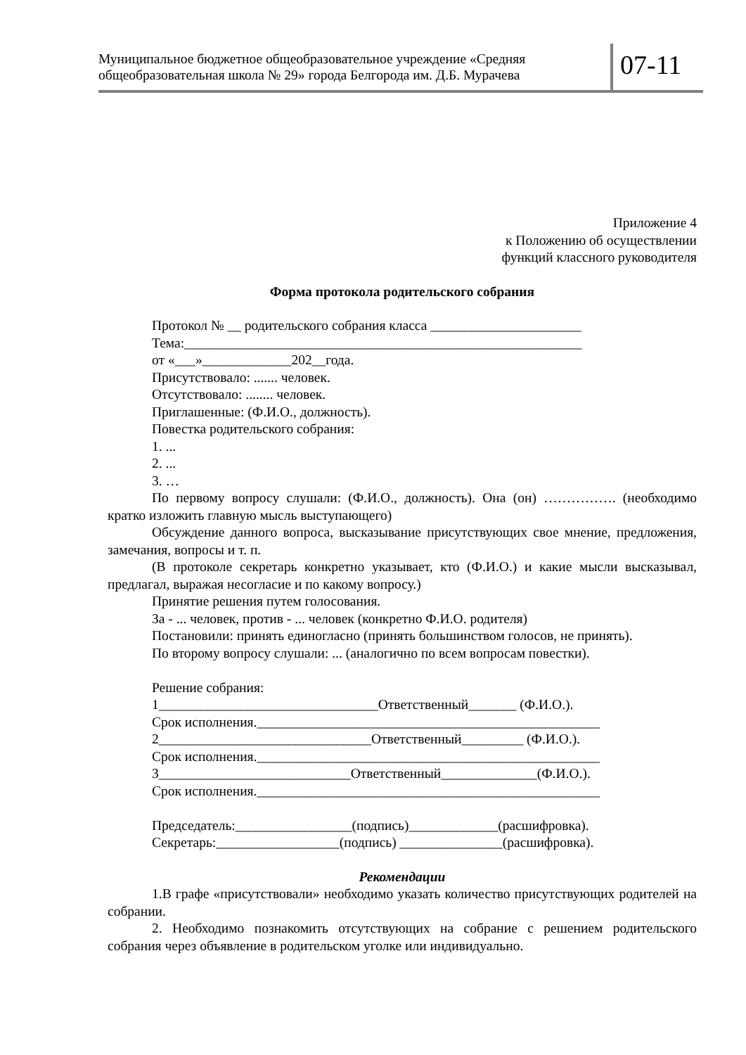Муниципальное бюджетное общеобразовательное учреждение «Средняя общеобразовательная школа № 29» города Белгорода им. Д.Б. Мурачева
07-11
Приложение 4
к Положению об осуществлении
функций классного руководителя
Форма протокола родительского собрания
Протокол № __ родительского собрания класса ______________________
Тема:__________________________________________________________
от «___»_____________202__года.
Присутствовало: ....... человек.
Отсутствовало: ........ человек.
Приглашенные: (Ф.И.О., должность).
Повестка родительского собрания:
1. ...
2. ...
3. …
По первому вопросу слушали: (Ф.И.О., должность). Она (он) ……………. (необходимо кратко изложить главную мысль выступающего)
Обсуждение данного вопроса, высказывание присутствующих свое мнение, предложения, замечания, вопросы и т. п.
(В протоколе секретарь конкретно указывает, кто (Ф.И.О.) и какие мысли высказывал, предлагал, выражая несогласие и по какому вопросу.)
Принятие решения путем голосования.
За - ... человек, против - ... человек (конкретно Ф.И.О. родителя)
Постановили: принять единогласно (принять большинством голосов, не принять).
По второму вопросу слушали: ... (аналогично по всем вопросам повестки).
Решение собрания:
1________________________________Ответственный_______ (Ф.И.О.).
Срок исполнения.__________________________________________________
2_______________________________Ответственный_________ (Ф.И.О.).
Срок исполнения.__________________________________________________
3____________________________Ответственный______________(Ф.И.О.).
Срок исполнения.__________________________________________________
Председатель:_________________(подпись)_____________(расшифровка).
Секретарь:__________________(подпись) _______________(расшифровка).
Рекомендации
1.В графе «присутствовали» необходимо указать количество присутствующих родителей на собрании.
2. Необходимо познакомить отсутствующих на собрание с решением родительского собрания через объявление в родительском уголке или индивидуально.